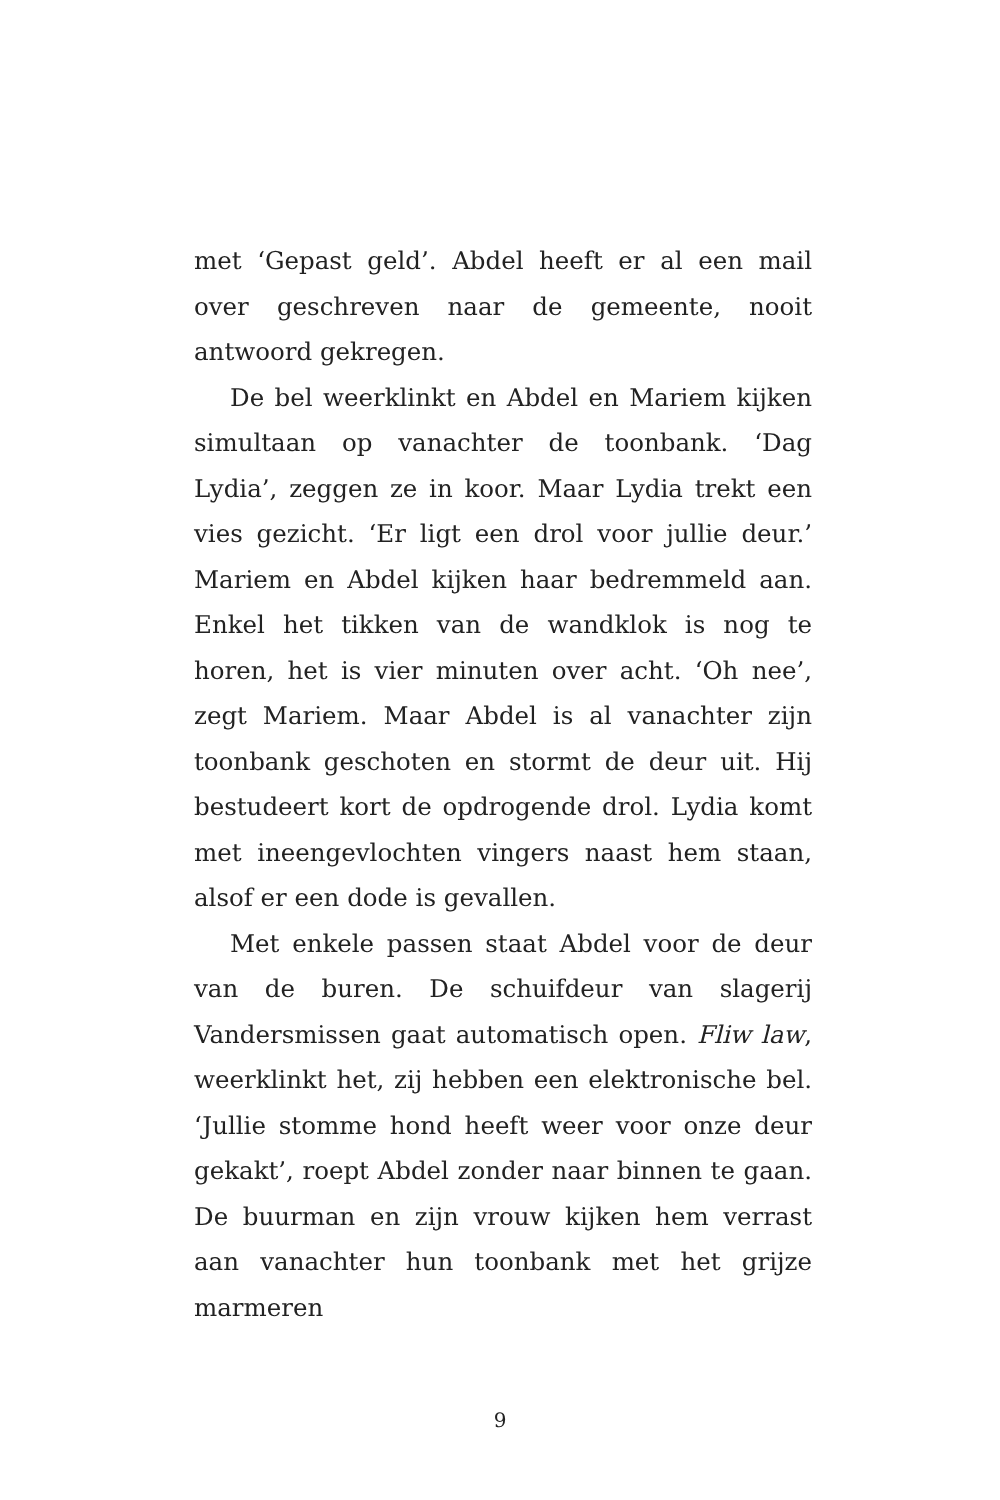met ‘Gepast geld’. Abdel heeft er al een mail over geschreven naar de gemeente, nooit antwoord gekregen.
De bel weerklinkt en Abdel en Mariem kijken simultaan op vanachter de toonbank. ‘Dag Lydia’, zeggen ze in koor. Maar Lydia trekt een vies gezicht. ‘Er ligt een drol voor jullie deur.’ Mariem en Abdel kijken haar bedremmeld aan. Enkel het tikken van de wandklok is nog te horen, het is vier minuten over acht. ‘Oh nee’, zegt Mariem. Maar Abdel is al vanachter zijn toonbank geschoten en stormt de deur uit. Hij bestudeert kort de opdrogende drol. Lydia komt met ineengevlochten vingers naast hem staan, alsof er een dode is gevallen.
Met enkele passen staat Abdel voor de deur van de buren. De schuifdeur van slagerij Vandersmissen gaat automatisch open. Fliw law, weerklinkt het, zij hebben een elektronische bel. ‘Jullie stomme hond heeft weer voor onze deur gekakt’, roept Abdel zonder naar binnen te gaan. De buurman en zijn vrouw kijken hem verrast aan vanachter hun toonbank met het grijze marmeren
9